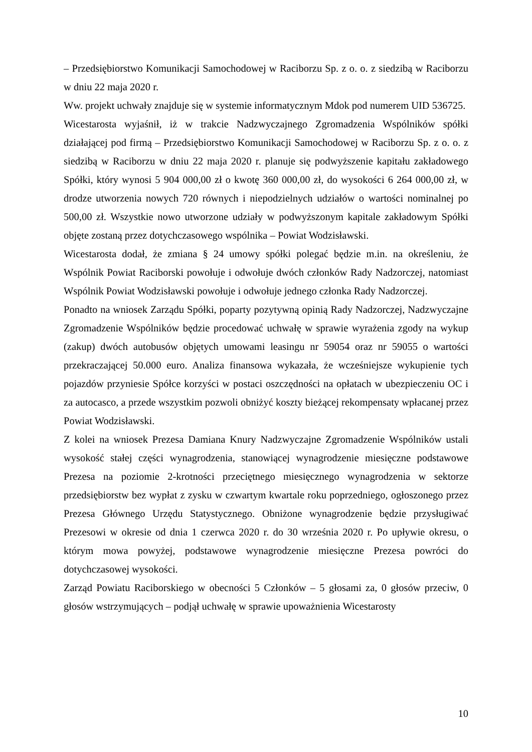– Przedsiębiorstwo Komunikacji Samochodowej w Raciborzu Sp. z o. o. z siedzibą w Raciborzu w dniu 22 maja 2020 r.
Ww. projekt uchwały znajduje się w systemie informatycznym Mdok pod numerem UID 536725.
Wicestarosta wyjaśnił, iż w trakcie Nadzwyczajnego Zgromadzenia Wspólników spółki działającej pod firmą – Przedsiębiorstwo Komunikacji Samochodowej w Raciborzu Sp. z o. o. z siedzibą w Raciborzu w dniu 22 maja 2020 r. planuje się podwyższenie kapitału zakładowego Spółki, który wynosi 5 904 000,00 zł o kwotę 360 000,00 zł, do wysokości 6 264 000,00 zł, w drodze utworzenia nowych 720 równych i niepodzielnych udziałów o wartości nominalnej po 500,00 zł. Wszystkie nowo utworzone udziały w podwyższonym kapitale zakładowym Spółki objęte zostaną przez dotychczasowego wspólnika – Powiat Wodzisławski.
Wicestarosta dodał, że zmiana § 24 umowy spółki polegać będzie m.in. na określeniu, że Wspólnik Powiat Raciborski powołuje i odwołuje dwóch członków Rady Nadzorczej, natomiast Wspólnik Powiat Wodzisławski powołuje i odwołuje jednego członka Rady Nadzorczej.
Ponadto na wniosek Zarządu Spółki, poparty pozytywną opinią Rady Nadzorczej, Nadzwyczajne Zgromadzenie Wspólników będzie procedować uchwałę w sprawie wyrażenia zgody na wykup (zakup) dwóch autobusów objętych umowami leasingu nr 59054 oraz nr 59055 o wartości przekraczającej 50.000 euro. Analiza finansowa wykazała, że wcześniejsze wykupienie tych pojazdów przyniesie Spółce korzyści w postaci oszczędności na opłatach w ubezpieczeniu OC i za autocasco, a przede wszystkim pozwoli obniżyć koszty bieżącej rekompensaty wpłacanej przez Powiat Wodzisławski.
Z kolei na wniosek Prezesa Damiana Knury Nadzwyczajne Zgromadzenie Wspólników ustali wysokość stałej części wynagrodzenia, stanowiącej wynagrodzenie miesięczne podstawowe Prezesa na poziomie 2-krotności przeciętnego miesięcznego wynagrodzenia w sektorze przedsiębiorstw bez wypłat z zysku w czwartym kwartale roku poprzedniego, ogłoszonego przez Prezesa Głównego Urzędu Statystycznego. Obniżone wynagrodzenie będzie przysługiwać Prezesowi w okresie od dnia 1 czerwca 2020 r. do 30 września 2020 r. Po upływie okresu, o którym mowa powyżej, podstawowe wynagrodzenie miesięczne Prezesa powróci do dotychczasowej wysokości.
Zarząd Powiatu Raciborskiego w obecności 5 Członków – 5 głosami za, 0 głosów przeciw, 0 głosów wstrzymujących – podjął uchwałę w sprawie upoważnienia Wicestarosty
10